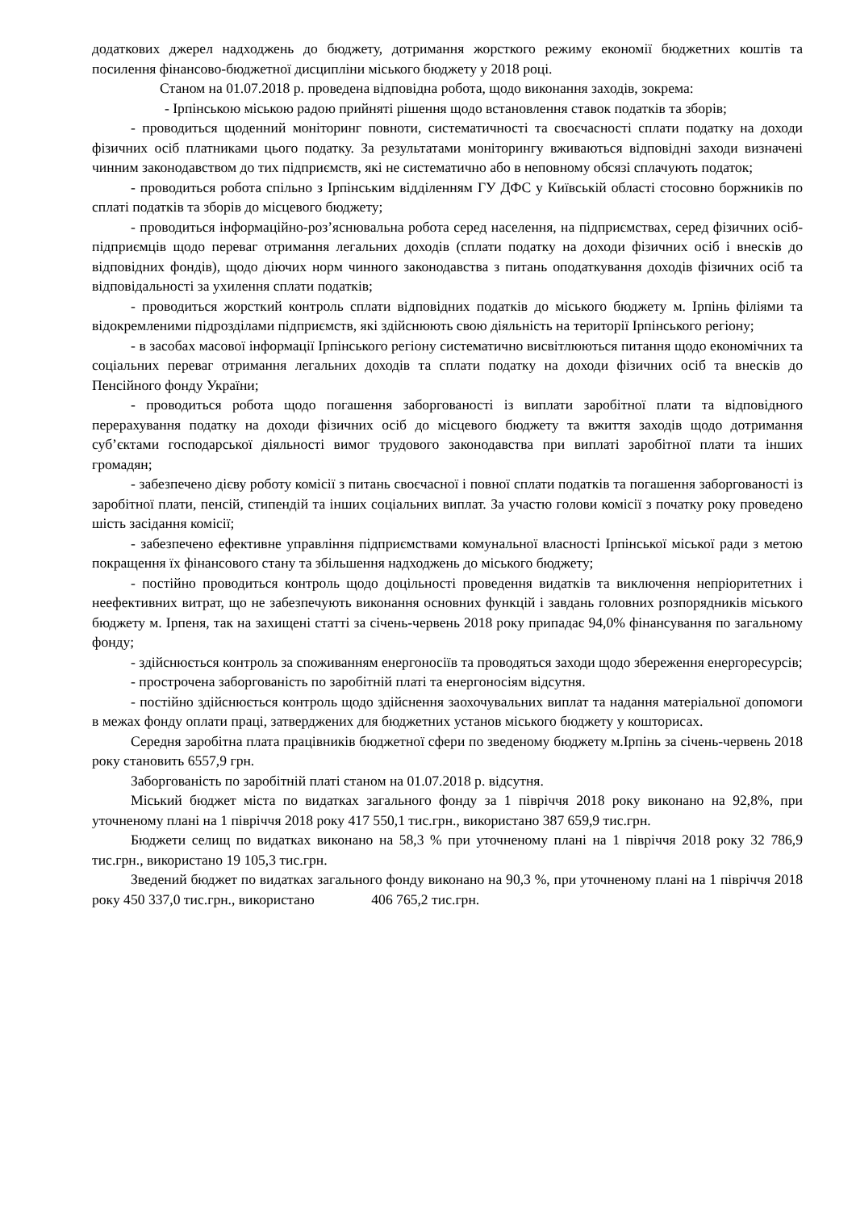додаткових джерел надходжень до бюджету, дотримання жорсткого режиму економії бюджетних коштів та посилення фінансово-бюджетної дисципліни міського бюджету у 2018 році.
Станом на 01.07.2018 р. проведена відповідна робота, щодо виконання заходів, зокрема:
- Ірпінською міською радою прийняті рішення щодо встановлення ставок податків та зборів;
- проводиться щоденний моніторинг повноти, систематичності та своєчасності сплати податку на доходи фізичних осіб платниками цього податку. За результатами моніторингу вживаються відповідні заходи визначені чинним законодавством до тих підприємств, які не систематично або в неповному обсязі сплачують податок;
- проводиться робота спільно з Ірпінським відділенням ГУ ДФС у Київській області стосовно боржників по сплаті податків та зборів до місцевого бюджету;
- проводиться інформаційно-роз’яснювальна робота серед населення, на підприємствах, серед фізичних осіб-підприємців щодо переваг отримання легальних доходів (сплати податку на доходи фізичних осіб і внесків до відповідних фондів), щодо діючих норм чинного законодавства з питань оподаткування доходів фізичних осіб та відповідальності за ухилення сплати податків;
- проводиться жорсткий контроль сплати відповідних податків до міського бюджету м. Ірпінь філіями та відокремленими підрозділами підприємств, які здійснюють свою діяльність на території Ірпінського регіону;
- в засобах масової інформації Ірпінського регіону систематично висвітлюються питання щодо економічних та соціальних переваг отримання легальних доходів та сплати податку на доходи фізичних осіб та внесків до Пенсійного фонду України;
- проводиться робота щодо погашення заборгованості із виплати заробітної плати та відповідного перерахування податку на доходи фізичних осіб до місцевого бюджету та вжиття заходів щодо дотримання суб’єктами господарської діяльності вимог трудового законодавства при виплаті заробітної плати та інших громадян;
- забезпечено дієву роботу комісії з питань своєчасної і повної сплати податків та погашення заборгованості із заробітної плати, пенсій, стипендій та інших соціальних виплат. За участю голови комісії з початку року проведено шість засідання комісії;
- забезпечено ефективне управління підприємствами комунальної власності Ірпінської міської ради з метою покращення їх фінансового стану та збільшення надходжень до міського бюджету;
- постійно проводиться контроль щодо доцільності проведення видатків та виключення непріоритетних і неефективних витрат, що не забезпечують виконання основних функцій і завдань головних розпорядників міського бюджету м. Ірпеня, так на захищені статті за січень-червень 2018 року припадає 94,0% фінансування по загальному фонду;
- здійснюється контроль за споживанням енергоносіїв та проводяться заходи щодо збереження енергоресурсів;
- прострочена заборгованість по заробітній платі та енергоносіям відсутня.
- постійно здійснюється контроль щодо здійснення заохочувальних виплат та надання матеріальної допомоги в межах фонду оплати праці, затверджених для бюджетних установ міського бюджету у кошторисах.
Середня заробітна плата працівників бюджетної сфери по зведеному бюджету м.Ірпінь за січень-червень 2018 року становить 6557,9 грн.
Заборгованість по заробітній платі станом на 01.07.2018 р. відсутня.
Міський бюджет міста по видатках загального фонду за 1 півріччя 2018 року виконано на 92,8%, при уточненому плані на 1 півріччя 2018 року 417 550,1 тис.грн., використано 387 659,9 тис.грн.
Бюджети селищ по видатках виконано на 58,3 % при уточненому плані на 1 півріччя 2018 року 32 786,9 тис.грн., використано 19 105,3 тис.грн.
Зведений бюджет по видатках загального фонду виконано на 90,3 %, при уточненому плані на 1 півріччя 2018 року 450 337,0 тис.грн., використано 406 765,2 тис.грн.